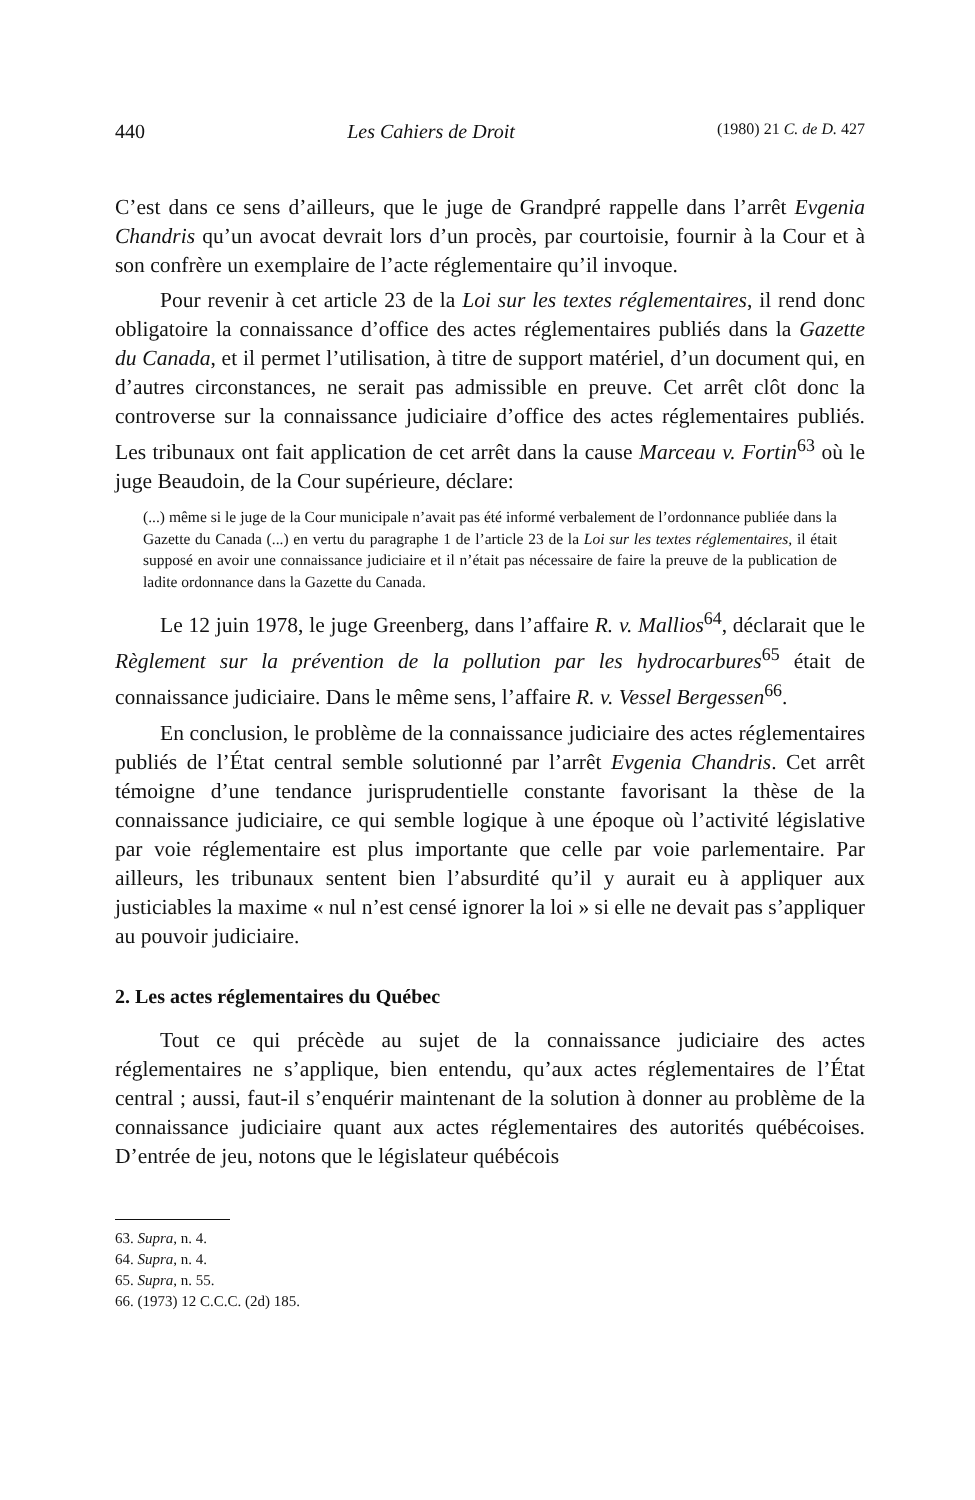440 Les Cahiers de Droit (1980) 21 C. de D. 427
C’est dans ce sens d’ailleurs, que le juge de Grandpré rappelle dans l’arrêt Evgenia Chandris qu’un avocat devrait lors d’un procès, par courtoisie, fournir à la Cour et à son confrère un exemplaire de l’acte réglementaire qu’il invoque.
Pour revenir à cet article 23 de la Loi sur les textes réglementaires, il rend donc obligatoire la connaissance d’office des actes réglementaires publiés dans la Gazette du Canada, et il permet l’utilisation, à titre de support matériel, d’un document qui, en d’autres circonstances, ne serait pas admissible en preuve. Cet arrêt clôt donc la controverse sur la connaissance judiciaire d’office des actes réglementaires publiés. Les tribunaux ont fait application de cet arrêt dans la cause Marceau v. Fortin<sup>63</sup> où le juge Beaudoin, de la Cour supérieure, déclare:
(...) même si le juge de la Cour municipale n’avait pas été informé verbalement de l’ordonnance publiée dans la Gazette du Canada (...) en vertu du paragraphe 1 de l’article 23 de la Loi sur les textes réglementaires, il était supposé en avoir une connaissance judiciaire et il n’était pas nécessaire de faire la preuve de la publication de ladite ordonnance dans la Gazette du Canada.
Le 12 juin 1978, le juge Greenberg, dans l’affaire R. v. Mallios<sup>64</sup>, déclarait que le Règlement sur la prévention de la pollution par les hydrocarbures<sup>65</sup> était de connaissance judiciaire. Dans le même sens, l’affaire R. v. Vessel Bergessen<sup>66</sup>.
En conclusion, le problème de la connaissance judiciaire des actes réglementaires publiés de l’État central semble solutionné par l’arrêt Evgenia Chandris. Cet arrêt témoigne d’une tendance jurisprudentielle constante favorisant la thèse de la connaissance judiciaire, ce qui semble logique à une époque où l’activité législative par voie réglementaire est plus importante que celle par voie parlementaire. Par ailleurs, les tribunaux sentent bien l’absurdité qu’il y aurait eu à appliquer aux justiciables la maxime « nul n’est censé ignorer la loi » si elle ne devait pas s’appliquer au pouvoir judiciaire.
2. Les actes réglementaires du Québec
Tout ce qui précède au sujet de la connaissance judiciaire des actes réglementaires ne s’applique, bien entendu, qu’aux actes réglementaires de l’État central ; aussi, faut-il s’enquérir maintenant de la solution à donner au problème de la connaissance judiciaire quant aux actes réglementaires des autorités québécoises. D’entrée de jeu, notons que le législateur québécois
63. Supra, n. 4.
64. Supra, n. 4.
65. Supra, n. 55.
66. (1973) 12 C.C.C. (2d) 185.